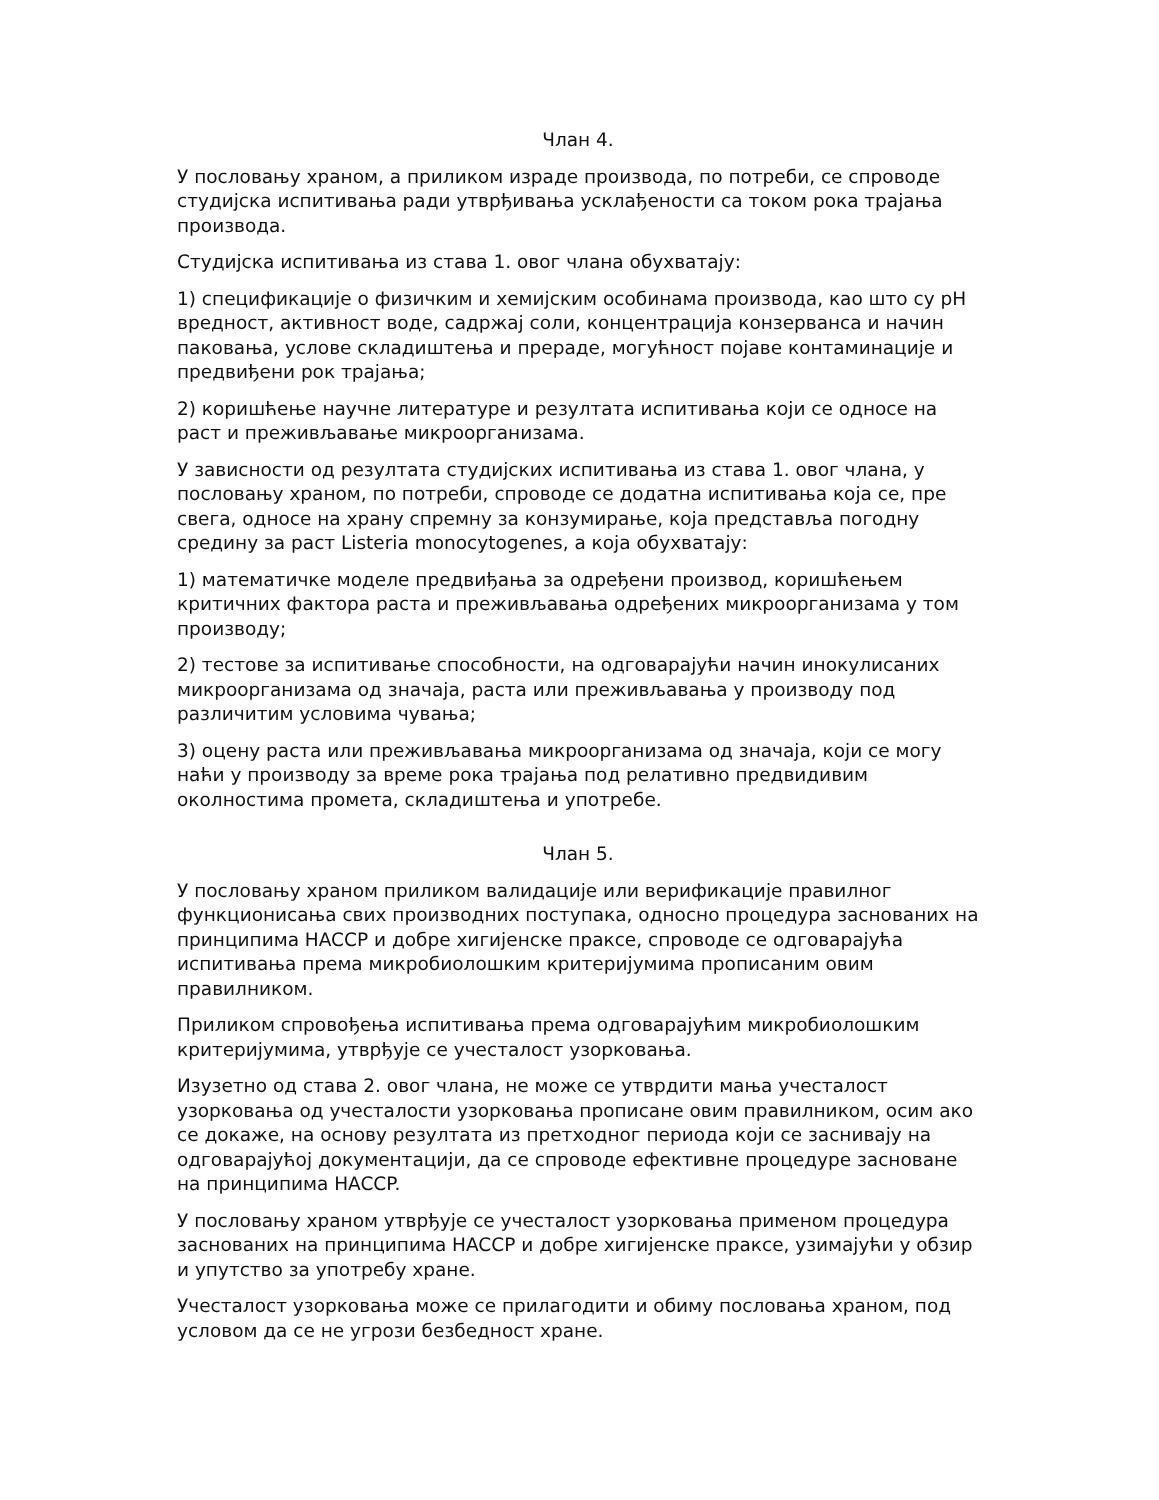Члан 4.
У пословању храном, а приликом израде производа, по потреби, се спроводе студијска испитивања ради утврђивања усклађености са током рока трајања производа.
Студијска испитивања из става 1. овог члана обухватају:
1) спецификације о физичким и хемијским особинама производа, као што су pH вредност, активност воде, садржај соли, концентрација конзерванса и начин паковања, услове складиштења и прераде, могућност појаве контаминације и предвиђени рок трајања;
2) коришћење научне литературе и резултата испитивања који се односе на раст и преживљавање микроорганизама.
У зависности од резултата студијских испитивања из става 1. овог члана, у пословању храном, по потреби, спроводе се додатна испитивања која се, пре свега, односе на храну спремну за конзумирање, која представља погодну средину за раст Listeria monocytogenes, а која обухватају:
1) математичке моделе предвиђања за одређени производ, коришћењем критичних фактора раста и преживљавања одређених микроорганизама у том производу;
2) тестове за испитивање способности, на одговарајући начин инокулисаних микроорганизама од значаја, раста или преживљавања у производу под различитим условима чувања;
3) оцену раста или преживљавања микроорганизама од значаја, који се могу наћи у производу за време рока трајања под релативно предвидивим околностима промета, складиштења и употребе.
Члан 5.
У пословању храном приликом валидације или верификације правилног функционисања свих производних поступака, односно процедура заснованих на принципима HACCP и добре хигијенске праксе, спроводе се одговарајућа испитивања према микробиолошким критеријумима прописаним овим правилником.
Приликом спровођења испитивања према одговарајућим микробиолошким критеријумима, утврђује се учесталост узорковања.
Изузетно од става 2. овог члана, не може се утврдити мања учесталост узорковања од учесталости узорковања прописане овим правилником, осим ако се докаже, на основу резултата из претходног периода који се заснивају на одговарајућој документацији, да се спроводе ефективне процедуре засноване на принципима HACCP.
У пословању храном утврђује се учесталост узорковања применом процедура заснованих на принципима HACCP и добре хигијенске праксе, узимајући у обзир и упутство за употребу хране.
Учесталост узорковања може се прилагодити и обиму пословања храном, под условом да се не угрози безбедност хране.